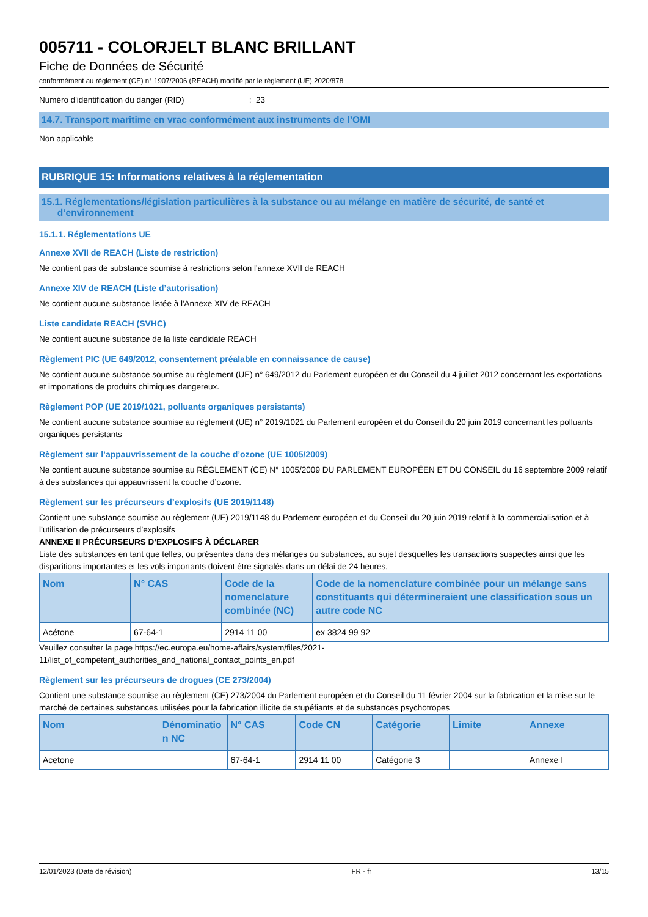005711 - COLORJELT BLANC BRILLANT
Fiche de Données de Sécurité
conformément au règlement (CE) n° 1907/2006 (REACH) modifié par le règlement (UE) 2020/878
Numéro d'identification du danger (RID) : 23
14.7. Transport maritime en vrac conformément aux instruments de l’OMI
Non applicable
RUBRIQUE 15: Informations relatives à la réglementation
15.1. Réglementations/législation particulières à la substance ou au mélange en matière de sécurité, de santé et
d’environnement
15.1.1. Réglementations UE
Annexe XVII de REACH (Liste de restriction)
Ne contient pas de substance soumise à restrictions selon l'annexe XVII de REACH
Annexe XIV de REACH (Liste d’autorisation)
Ne contient aucune substance listée à l'Annexe XIV de REACH
Liste candidate REACH (SVHC)
Ne contient aucune substance de la liste candidate REACH
Règlement PIC (UE 649/2012, consentement préalable en connaissance de cause)
Ne contient aucune substance soumise au règlement (UE) n° 649/2012 du Parlement européen et du Conseil du 4 juillet 2012 concernant les exportations et importations de produits chimiques dangereux.
Règlement POP (UE 2019/1021, polluants organiques persistants)
Ne contient aucune substance soumise au règlement (UE) n° 2019/1021 du Parlement européen et du Conseil du 20 juin 2019 concernant les polluants organiques persistants
Règlement sur l’appauvrissement de la couche d’ozone (UE 1005/2009)
Ne contient aucune substance soumise au RÈGLEMENT (CE) N° 1005/2009 DU PARLEMENT EUROPÉEN ET DU CONSEIL du 16 septembre 2009 relatif à des substances qui appauvrissent la couche d’ozone.
Règlement sur les précurseurs d’explosifs (UE 2019/1148)
Contient une substance soumise au règlement (UE) 2019/1148 du Parlement européen et du Conseil du 20 juin 2019 relatif à la commercialisation et à l’utilisation de précurseurs d’explosifs
ANNEXE II PRÉCURSEURS D’EXPLOSIFS À DÉCLARER
Liste des substances en tant que telles, ou présentes dans des mélanges ou substances, au sujet desquelles les transactions suspectes ainsi que les disparitions importantes et les vols importants doivent être signalés dans un délai de 24 heures,
| Nom | N° CAS | Code de la nomenclature combinée (NC) | Code de la nomenclature combinée pour un mélange sans constituants qui détermineraient une classification sous un autre code NC |
| --- | --- | --- | --- |
| Acétone | 67-64-1 | 2914 11 00 | ex 3824 99 92 |
Veuillez consulter la page https://ec.europa.eu/home-affairs/system/files/2021-
11/list_of_competent_authorities_and_national_contact_points_en.pdf
Règlement sur les précurseurs de drogues (CE 273/2004)
Contient une substance soumise au règlement (CE) 273/2004 du Parlement européen et du Conseil du 11 février 2004 sur la fabrication et la mise sur le marché de certaines substances utilisées pour la fabrication illicite de stupéfiants et de substances psychotropes
| Nom | Dénominatio n NC | N° CAS | Code CN | Catégorie | Limite | Annexe |
| --- | --- | --- | --- | --- | --- | --- |
| Acetone | | 67-64-1 | 2914 11 00 | Catégorie 3 | | Annexe I |
12/01/2023 (Date de révision) FR - fr 13/15